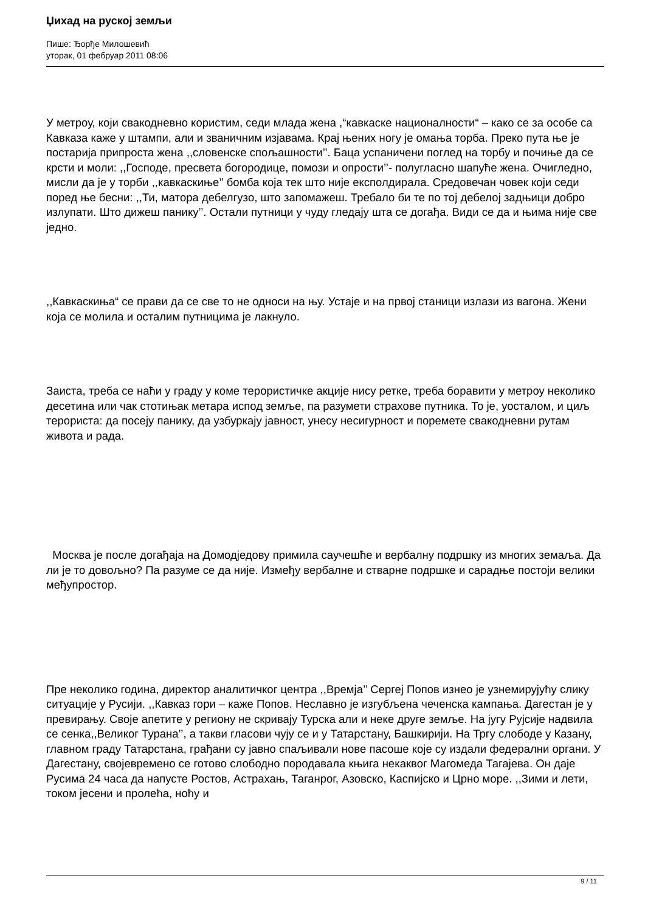Џихад на руској земљи
Пише: Ђорђе Милошевић
уторак, 01 фебруар 2011 08:06
У метроу, који свакодневно користим, седи млада жена ,“кавкаске националности“ – како се за особе са Кавказа каже у штампи, али и званичним изјавама. Крај њених ногу је омања торба. Преко пута ње је постарија припроста жена ,,словенске спољашности’’. Баца успаничени поглед на торбу и почиње да се крсти и моли: ,,Господе, пресвета богородице, помози и опрости’’- полугласно шапуће жена. Очигледно, мисли да је у торби ,,кавкаскиње’’ бомба која тек што није експолдирала. Средовечан човек који седи поред ње бесни: ,,Ти, матора дебелгузо, што запомажеш. Требало би те по тој дебелој задњици добро излупати. Што дижеш панику’’. Остали путници у чуду гледају шта се догађа. Види се да и њима није све једно.
,,Кавкаскиња“ се прави да се све то не односи на њу. Устаје и на првој станици излази из вагона. Жени која се молила и осталим путницима је лакнуло.
Заиста, треба се наћи у граду у коме терористичке акције нису ретке, треба боравити у метроу неколико десетина или чак стотињак метара испод земље, па разумети страхове путника. То је, уосталом, и циљ терориста: да посеју панику, да узбуркају јавност, унесу несигурност и поремете свакодневни рутам живота и рада.
Москва је после догађаја на Домодједову примила саучешће и вербалну подршку из многих земаља. Да ли је то довољно? Па разуме се да није. Између вербалне и стварне подршке и сарадње постоји велики међупростор.
Пре неколико година, директор аналитичког центра ,,Времја’’ Сергеј Попов изнео је узнемирујућу слику ситуације у Русији. ,,Кавказ гори – каже Попов. Неславно је изгубљена чеченска кампања. Дагестан је у превирању. Своје апетите у региону не скривају Турска али и неке друге земље. На југу Рујсије надвила се сенка,,Великог Турана’’, а такви гласови чују се и у Татарстану, Башкирији. На Тргу слободе у Казану, главном граду Татарстана, грађани су јавно спаљивали нове пасоше које су издали федерални органи. У Дагестану, својевремено се готово слободно породавала књига некаквог Магомеда Тагајева. Он даје Русима 24 часа да напусте Ростов, Астрахањ, Таганрог, Азовско, Каспијско и Црно море. ,,Зими и лети, током јесени и пролећа, ноћу и
9 / 11